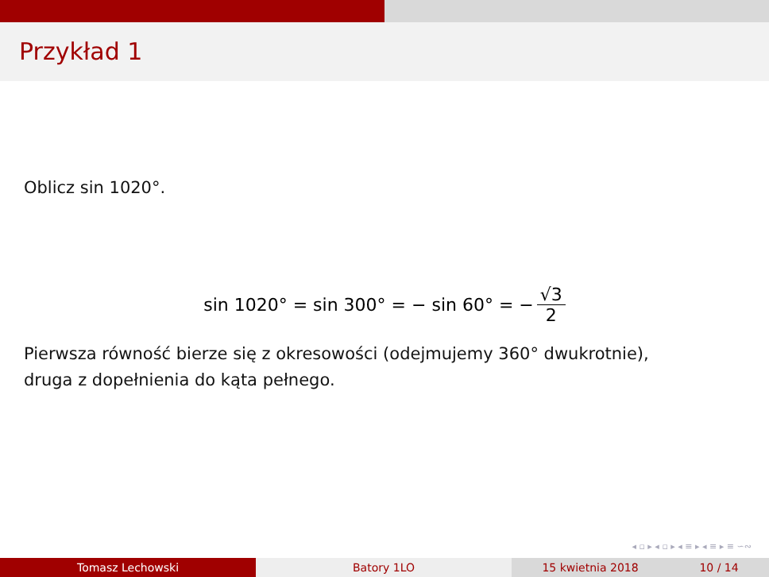Przykład 1
Oblicz sin 1020°.
sin 1020° = sin 300° = − sin 60° = − √3 2
Pierwsza równość bierze się z okresowości (odejmujemy 360° dwukrotnie),
druga z dopełnienia do kąta pełnego.
◂ ▫ ▸ ◂ ▫ ▸ ◂ ≡ ▸ ◂ ≡ ▸ ≡ ∽∾
Tomasz Lechowski Batory 1LO 15 kwietnia 2018 10 / 14